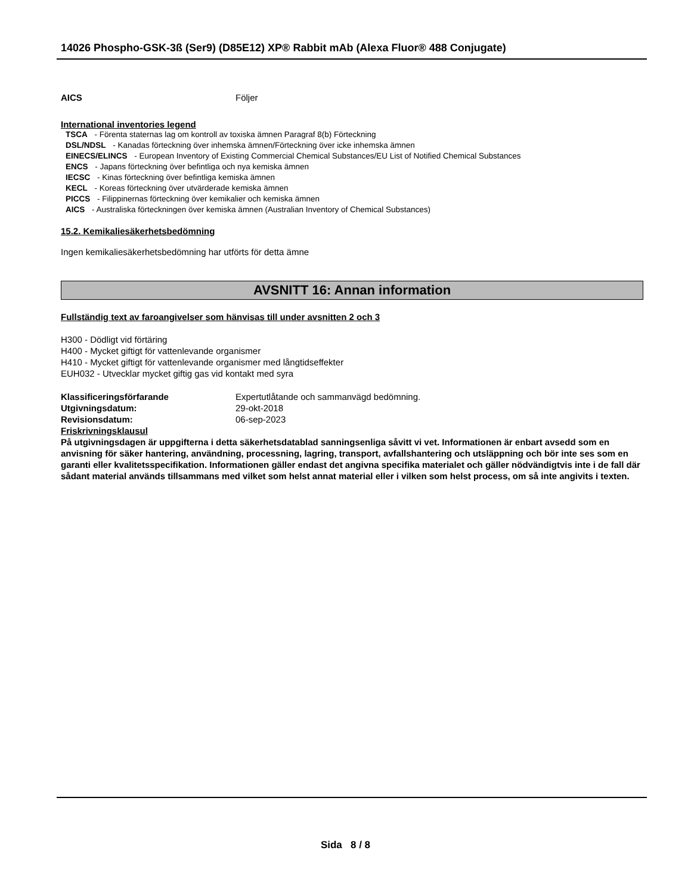14026 Phospho-GSK-3ß (Ser9) (D85E12) XP® Rabbit mAb (Alexa Fluor® 488 Conjugate)
AICS Följer
International inventories legend
TSCA - Förenta staternas lag om kontroll av toxiska ämnen Paragraf 8(b) Förteckning
DSL/NDSL - Kanadas förteckning över inhemska ämnen/Förteckning över icke inhemska ämnen
EINECS/ELINCS - European Inventory of Existing Commercial Chemical Substances/EU List of Notified Chemical Substances
ENCS - Japans förteckning över befintliga och nya kemiska ämnen
IECSC - Kinas förteckning över befintliga kemiska ämnen
KECL - Koreas förteckning över utvärderade kemiska ämnen
PICCS - Filippinernas förteckning över kemikalier och kemiska ämnen
AICS - Australiska förteckningen över kemiska ämnen (Australian Inventory of Chemical Substances)
15.2. Kemikaliesäkerhetsbedömning
Ingen kemikaliesäkerhetsbedömning har utförts för detta ämne
AVSNITT 16: Annan information
Fullständig text av faroangivelser som hänvisas till under avsnitten 2 och 3
H300 - Dödligt vid förtäring
H400 - Mycket giftigt för vattenlevande organismer
H410 - Mycket giftigt för vattenlevande organismer med långtidseffekter
EUH032 - Utvecklar mycket giftig gas vid kontakt med syra
Klassificeringsförfarande Expertutlåtande och sammanvägd bedömning.
Utgivningsdatum: 29-okt-2018
Revisionsdatum: 06-sep-2023
Friskrivningsklausul
På utgivningsdagen är uppgifterna i detta säkerhetsdatablad sanningsenliga såvitt vi vet. Informationen är enbart avsedd som en anvisning för säker hantering, användning, processning, lagring, transport, avfallshantering och utsläppning och bör inte ses som en garanti eller kvalitetsspecifikation. Informationen gäller endast det angivna specifika materialet och gäller nödvändigtvis inte i de fall där sådant material används tillsammans med vilket som helst annat material eller i vilken som helst process, om så inte angivits i texten.
Sida 8 / 8